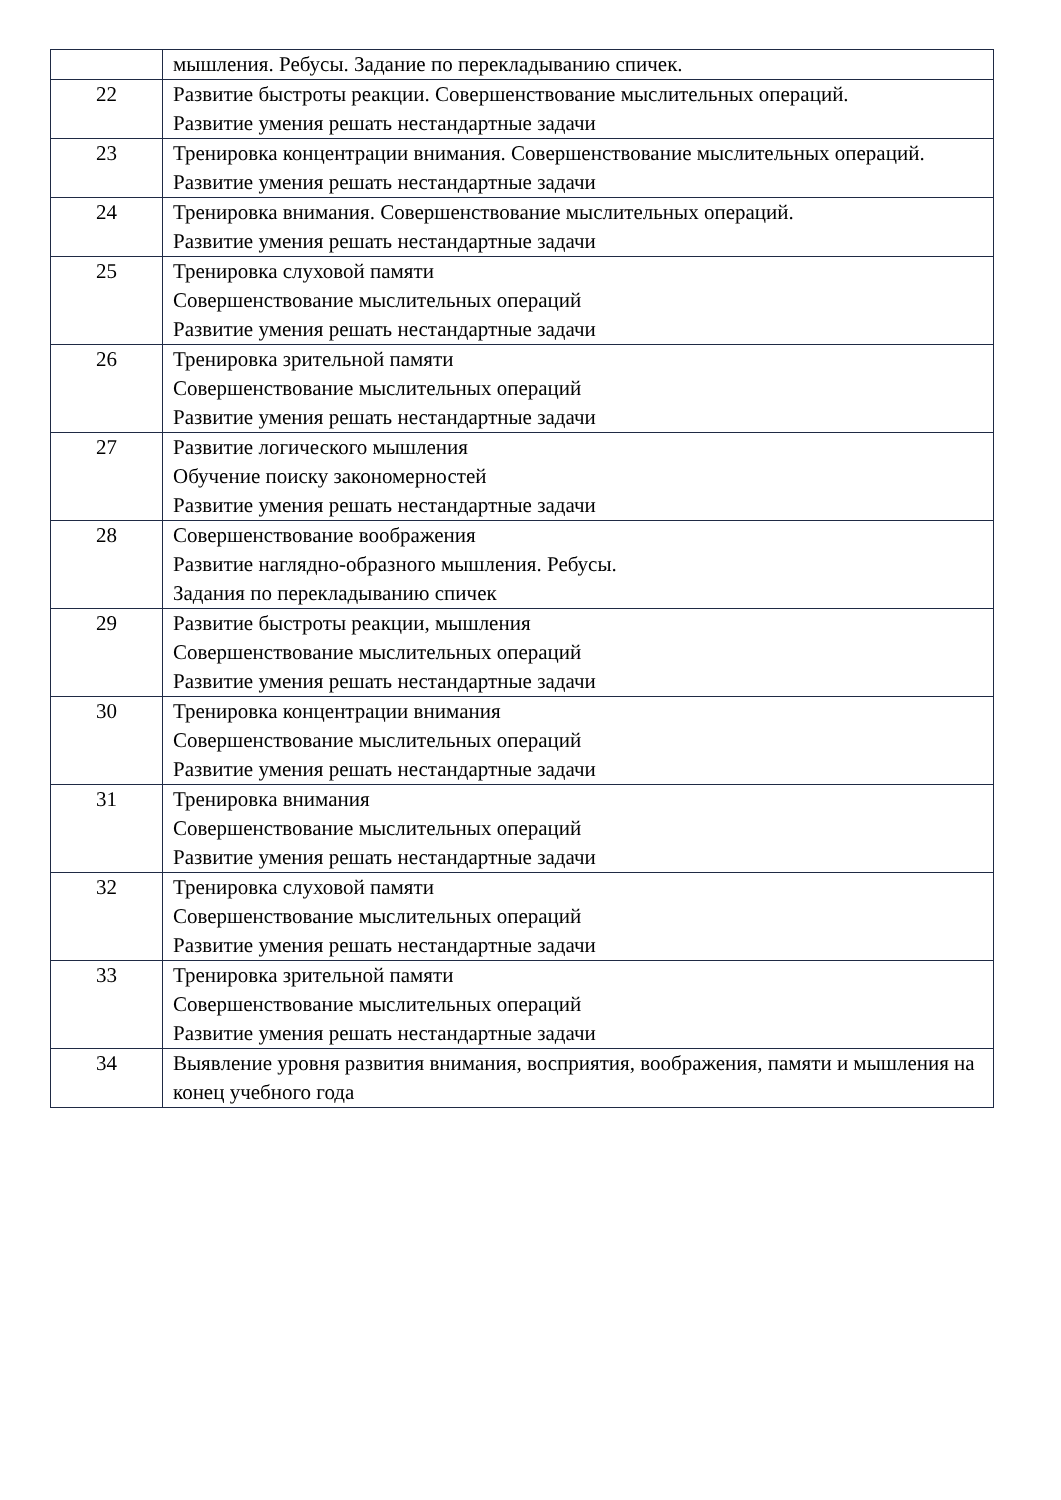| | мышления. Ребусы. Задание по перекладыванию спичек. |
| 22 | Развитие быстроты реакции. Совершенствование мыслительных операций. Развитие умения решать нестандартные задачи |
| 23 | Тренировка концентрации внимания. Совершенствование мыслительных операций. Развитие умения решать нестандартные задачи |
| 24 | Тренировка внимания. Совершенствование мыслительных операций. Развитие умения решать нестандартные задачи |
| 25 | Тренировка слуховой памяти Совершенствование мыслительных операций Развитие умения решать нестандартные задачи |
| 26 | Тренировка зрительной памяти Совершенствование мыслительных операций Развитие умения решать нестандартные задачи |
| 27 | Развитие логического мышления Обучение поиску закономерностей Развитие умения решать нестандартные задачи |
| 28 | Совершенствование воображения Развитие наглядно-образного мышления. Ребусы. Задания по перекладыванию спичек |
| 29 | Развитие быстроты реакции, мышления Совершенствование мыслительных операций Развитие умения решать нестандартные задачи |
| 30 | Тренировка концентрации внимания Совершенствование мыслительных операций Развитие умения решать нестандартные задачи |
| 31 | Тренировка внимания Совершенствование мыслительных операций Развитие умения решать нестандартные задачи |
| 32 | Тренировка слуховой памяти Совершенствование мыслительных операций Развитие умения решать нестандартные задачи |
| 33 | Тренировка зрительной памяти Совершенствование мыслительных операций Развитие умения решать нестандартные задачи |
| 34 | Выявление уровня развития внимания, восприятия, воображения, памяти и мышления на конец учебного года |